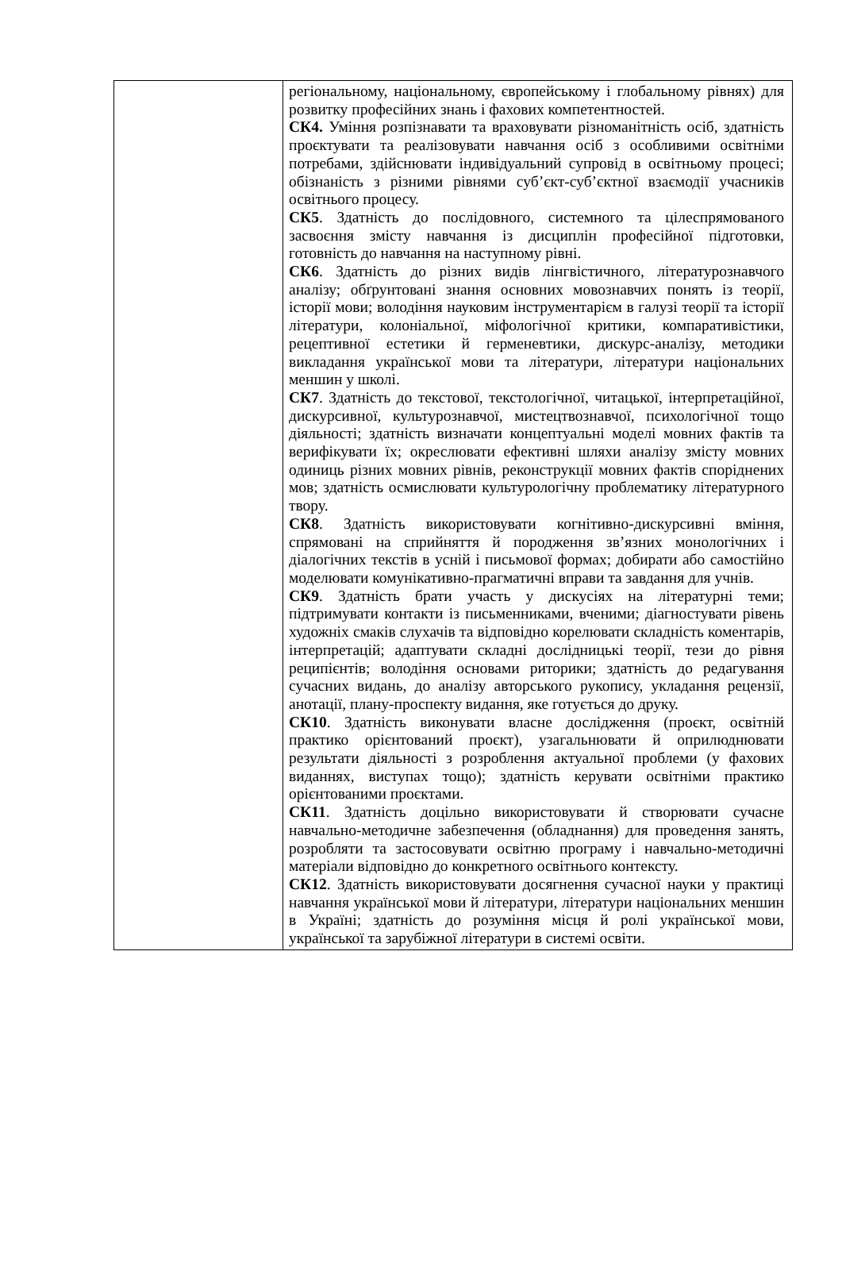| | регіональному, національному, європейському і глобальному рівнях) для розвитку професійних знань і фахових компетентностей. СК4. Уміння розпізнавати та враховувати різноманітність осіб, здатність проєктувати та реалізовувати навчання осіб з особливими освітніми потребами, здійснювати індивідуальний супровід в освітньому процесі; обізнаність з різними рівнями суб’єкт-суб’єктної взаємодії учасників освітнього процесу. СК5 . Здатність до послідовного, системного та цілеспрямованого засвоєння змісту навчання із дисциплін професійної підготовки, готовність до навчання на наступному рівні. СК6 . Здатність до різних видів лінгвістичного, літературознавчого аналізу; обґрунтовані знання основних мовознавчих понять із теорії, історії мови; володіння науковим інструментарієм в галузі теорії та історії літератури, колоніальної, міфологічної критики, компаративістики, рецептивної естетики й герменевтики, дискурс-аналізу, методики викладання української мови та літератури, літератури національних меншин у школі. СК7 . Здатність до текстової, текстологічної, читацької, інтерпретаційної, дискурсивної, культурознавчої, мистецтвознавчої, психологічної тощо діяльності; здатність визначати концептуальні моделі мовних фактів та верифікувати їх; окреслювати ефективні шляхи аналізу змісту мовних одиниць різних мовних рівнів, реконструкції мовних фактів споріднених мов; здатність осмислювати культурологічну проблематику літературного твору. СК8 . Здатність використовувати когнітивно-дискурсивні вміння, спрямовані на сприйняття й породження зв’язних монологічних і діалогічних текстів в усній і письмової формах; добирати або самостійно моделювати комунікативно-прагматичні вправи та завдання для учнів. СК9 . Здатність брати участь у дискусіях на літературні теми; підтримувати контакти із письменниками, вченими; діагностувати рівень художніх смаків слухачів та відповідно корелювати складність коментарів, інтерпретацій; адаптувати складні дослідницькі теорії, тези до рівня реципієнтів; володіння основами риторики; здатність до редагування сучасних видань, до аналізу авторського рукопису, укладання рецензії, анотації, плану-проспекту видання, яке готується до друку. СК10 . Здатність виконувати власне дослідження (проєкт, освітній практико орієнтований проєкт), узагальнювати й оприлюднювати результати діяльності з розроблення актуальної проблеми (у фахових виданнях, виступах тощо); здатність керувати освітніми практико орієнтованими проєктами. СК11 . Здатність доцільно використовувати й створювати сучасне навчально-методичне забезпечення (обладнання) для проведення занять, розробляти та застосовувати освітню програму і навчально-методичні матеріали відповідно до конкретного освітнього контексту. СК12 . Здатність використовувати досягнення сучасної науки у практиці навчання української мови й літератури, літератури національних меншин в Україні; здатність до розуміння місця й ролі української мови, української та зарубіжної літератури в системі освіти. |